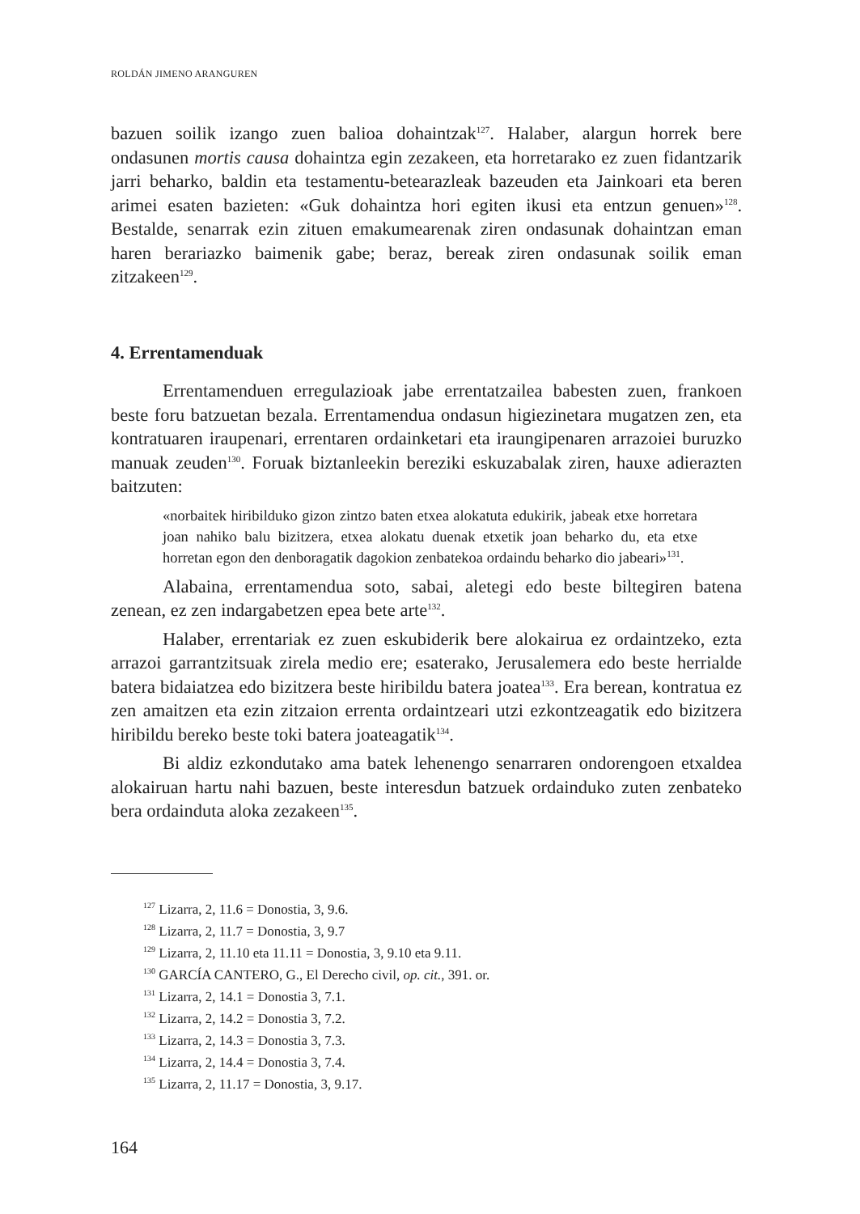ROLDÁN JIMENO ARANGUREN
bazuen soilik izango zuen balioa dohaintzak<sup>127</sup>. Halaber, alargun horrek bere ondasunen mortis causa dohaintza egin zezakeen, eta horretarako ez zuen fidantzarik jarri beharko, baldin eta testamentu-betearazleak bazeuden eta Jainkoari eta beren arimei esaten bazieten: «Guk dohaintza hori egiten ikusi eta entzun genuen»<sup>128</sup>. Bestalde, senarrak ezin zituen emakumearenak ziren ondasunak dohaintzan eman haren berariazko baimenik gabe; beraz, bereak ziren ondasunak soilik eman zitzakeen<sup>129</sup>.
4. Errentamenduak
Errentamenduen erregulazioak jabe errentatzailea babesten zuen, frankoen beste foru batzuetan bezala. Errentamendua ondasun higiezinetara mugatzen zen, eta kontratuaren iraupenari, errentaren ordainketari eta iraungipenaren arrazoiei buruzko manuak zeuden<sup>130</sup>. Foruak biztanleekin bereziki eskuzabalak ziren, hauxe adierazten baitzuten:
«norbaitek hiribilduko gizon zintzo baten etxea alokatuta edukirik, jabeak etxe horretara joan nahiko balu bizitzera, etxea alokatu duenak etxetik joan beharko du, eta etxe horretan egon den denboragatik dagokion zenbatekoa ordaindu beharko dio jabeari»<sup>131</sup>.
Alabaina, errentamendua soto, sabai, aletegi edo beste biltegiren batena zenean, ez zen indargabetzen epea bete arte<sup>132</sup>.
Halaber, errentariak ez zuen eskubiderik bere alokairua ez ordaintzeko, ezta arrazoi garrantzitsuak zirela medio ere; esaterako, Jerusalemera edo beste herrialde batera bidaiatzea edo bizitzera beste hiribildu batera joatea<sup>133</sup>. Era berean, kontratua ez zen amaitzen eta ezin zitzaion errenta ordaintzeari utzi ezkontzeagatik edo bizitzera hiribildu bereko beste toki batera joateagatik<sup>134</sup>.
Bi aldiz ezkondutako ama batek lehenengo senarraren ondorengoen etxaldea alokairuan hartu nahi bazuen, beste interesdun batzuek ordainduko zuten zenbateko bera ordainduta aloka zezakeen<sup>135</sup>.
<sup>127</sup> Lizarra, 2, 11.6 = Donostia, 3, 9.6.
<sup>128</sup> Lizarra, 2, 11.7 = Donostia, 3, 9.7
<sup>129</sup> Lizarra, 2, 11.10 eta 11.11 = Donostia, 3, 9.10 eta 9.11.
<sup>130</sup> GARCÍA CANTERO, G., El Derecho civil, op. cit., 391. or.
<sup>131</sup> Lizarra, 2, 14.1 = Donostia 3, 7.1.
<sup>132</sup> Lizarra, 2, 14.2 = Donostia 3, 7.2.
<sup>133</sup> Lizarra, 2, 14.3 = Donostia 3, 7.3.
<sup>134</sup> Lizarra, 2, 14.4 = Donostia 3, 7.4.
<sup>135</sup> Lizarra, 2, 11.17 = Donostia, 3, 9.17.
164